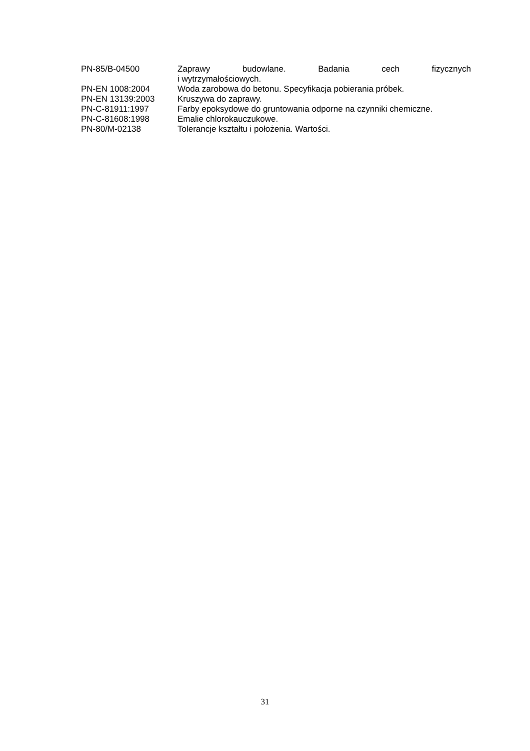PN-85/B-04500 Zaprawy budowlane. Badania cech fizycznych
i wytrzymałościowych.
PN-EN 1008:2004 Woda zarobowa do betonu. Specyfikacja pobierania próbek.
PN-EN 13139:2003 Kruszywa do zaprawy.
PN-C-81911:1997 Farby epoksydowe do gruntowania odporne na czynniki chemiczne.
PN-C-81608:1998 Emalie chlorokauczukowe.
PN-80/M-02138 Tolerancje kształtu i położenia. Wartości.
31